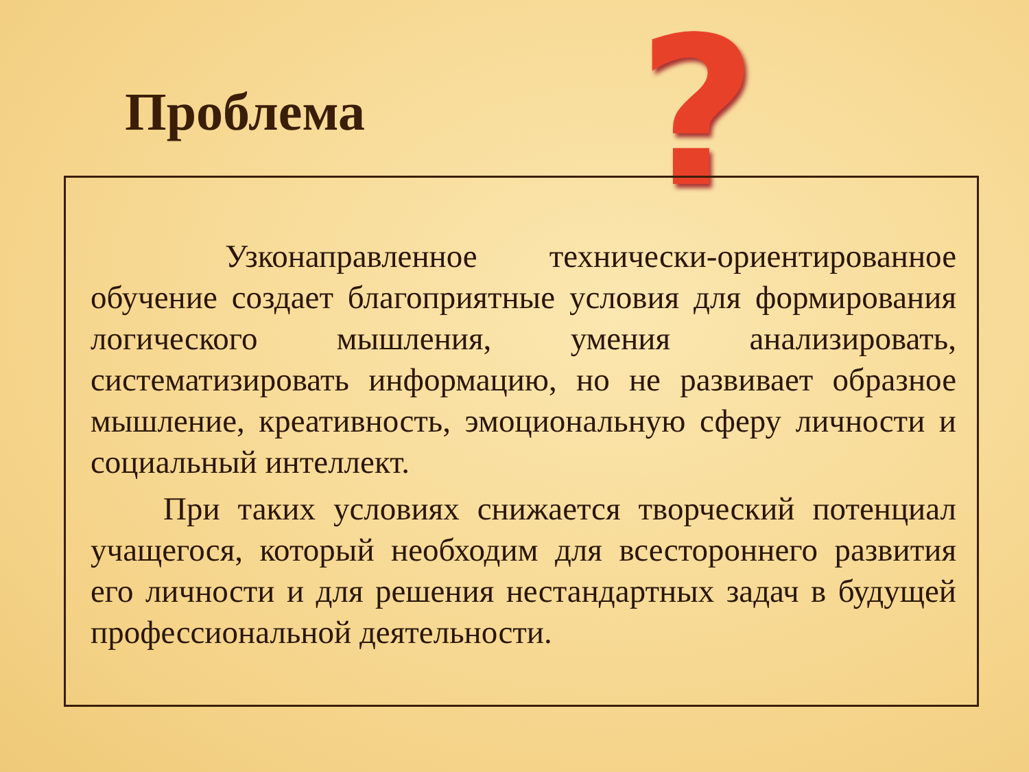?
Проблема
Узконаправленное технически-ориентированное обучение создает благоприятные условия для формирования логического мышления, умения анализировать, систематизировать информацию, но не развивает образное мышление, креативность, эмоциональную сферу личности и социальный интеллект.
При таких условиях снижается творческий потенциал учащегося, который необходим для всестороннего развития его личности и для решения нестандартных задач в будущей профессиональной деятельности.